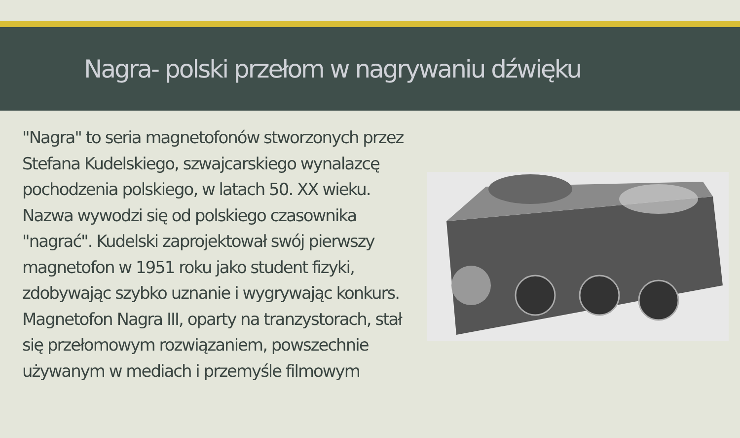Nagra- polski przełom w nagrywaniu dźwięku
"Nagra" to seria magnetofonów stworzonych przez Stefana Kudelskiego, szwajcarskiego wynalazcę pochodzenia polskiego, w latach 50. XX wieku. Nazwa wywodzi się od polskiego czasownika "nagrać". Kudelski zaprojektował swój pierwszy magnetofon w 1951 roku jako student fizyki, zdobywając szybko uznanie i wygrywając konkurs. Magnetofon Nagra III, oparty na tranzystorach, stał się przełomowym rozwiązaniem, powszechnie używanym w mediach i przemyśle filmowym